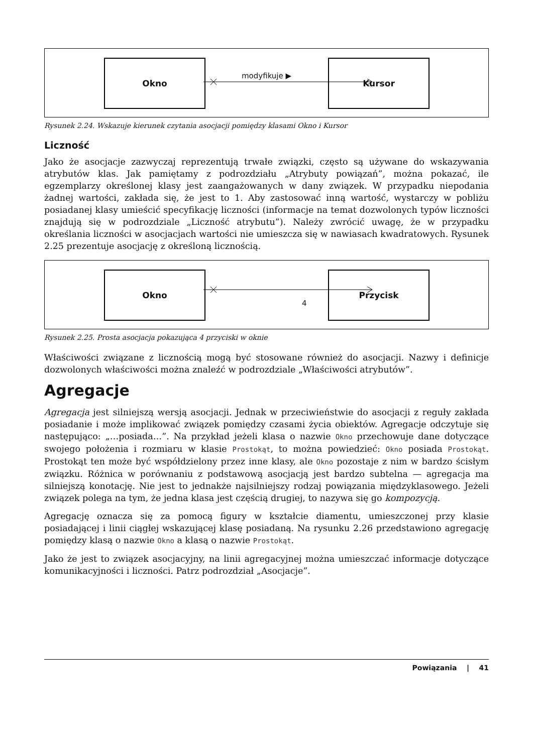Okno
modyfikuje ▶
Kursor
Rysunek 2.24. Wskazuje kierunek czytania asocjacji pomiędzy klasami Okno i Kursor
Liczność
Jako że asocjacje zazwyczaj reprezentują trwałe związki, często są używane do wskazywania atrybutów klas. Jak pamiętamy z podrozdziału „Atrybuty powiązań”, można pokazać, ile egzemplarzy określonej klasy jest zaangażowanych w dany związek. W przypadku niepodania żadnej wartości, zakłada się, że jest to 1. Aby zastosować inną wartość, wystarczy w pobliżu posiadanej klasy umieścić specyfikację liczności (informacje na temat dozwolonych typów liczności znajdują się w podrozdziale „Liczność atrybutu”). Należy zwrócić uwagę, że w przypadku określania liczności w asocjacjach wartości nie umieszcza się w nawiasach kwadratowych. Rysunek 2.25 prezentuje asocjację z określoną licznością.
Okno
4
Przycisk
Rysunek 2.25. Prosta asocjacja pokazująca 4 przyciski w oknie
Właściwości związane z licznością mogą być stosowane również do asocjacji. Nazwy i definicje dozwolonych właściwości można znaleźć w podrozdziale „Właściwości atrybutów”.
Agregacje
Agregacja jest silniejszą wersją asocjacji. Jednak w przeciwieństwie do asocjacji z reguły zakłada posiadanie i może implikować związek pomiędzy czasami życia obiektów. Agregacje odczytuje się następująco: „…posiada…”. Na przykład jeżeli klasa o nazwie Okno przechowuje dane dotyczące swojego położenia i rozmiaru w klasie Prostokąt, to można powiedzieć: Okno posiada Prostokąt. Prostokąt ten może być współdzielony przez inne klasy, ale Okno pozostaje z nim w bardzo ścisłym związku. Różnica w porównaniu z podstawową asocjacją jest bardzo subtelna — agregacja ma silniejszą konotację. Nie jest to jednakże najsilniejszy rodzaj powiązania międzyklasowego. Jeżeli związek polega na tym, że jedna klasa jest częścią drugiej, to nazywa się go kompozycją.
Agregację oznacza się za pomocą figury w kształcie diamentu, umieszczonej przy klasie posiadającej i linii ciągłej wskazującej klasę posiadaną. Na rysunku 2.26 przedstawiono agregację pomiędzy klasą o nazwie Okno a klasą o nazwie Prostokąt.
Jako że jest to związek asocjacyjny, na linii agregacyjnej można umieszczać informacje dotyczące komunikacyjności i liczności. Patrz podrozdział „Asocjacje”.
Powiązania | 41